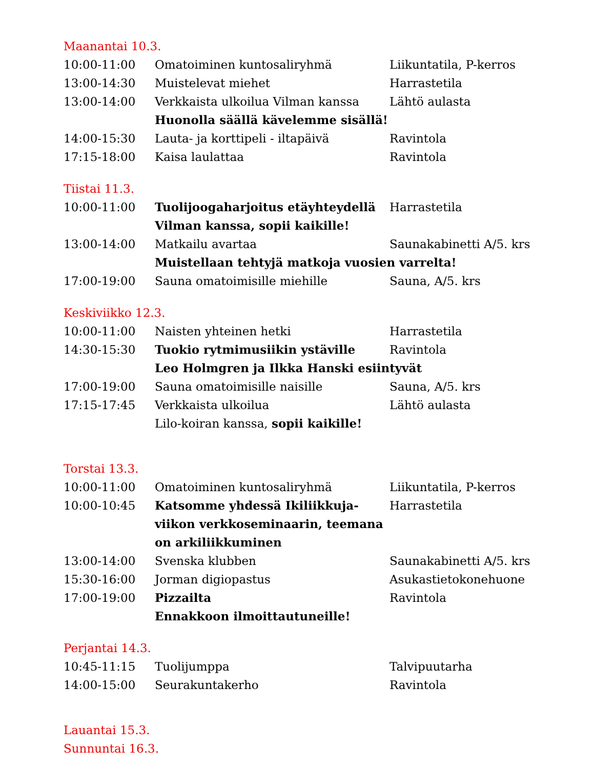Maanantai 10.3.
10:00-11:00 Omatoiminen kuntosaliryhmä Liikuntatila, P-kerros
13:00-14:30 Muistelevat miehet Harrastetila
13:00-14:00 Verkkaista ulkoilua Vilman kanssa Lähtö aulasta
Huonolla säällä kävelemme sisällä!
14:00-15:30 Lauta- ja korttipeli - iltapäivä Ravintola
17:15-18:00 Kaisa laulattaa Ravintola
Tiistai 11.3.
10:00-11:00 Tuolijoogaharjoitus etäyhteydellä Harrastetila
Vilman kanssa, sopii kaikille!
13:00-14:00 Matkailu avartaa Saunakabinetti A/5. krs
Muistellaan tehtyjä matkoja vuosien varrelta!
17:00-19:00 Sauna omatoimisille miehille Sauna, A/5. krs
Keskiviikko 12.3.
10:00-11:00 Naisten yhteinen hetki Harrastetila
14:30-15:30 Tuokio rytmimusiikin ystäville Ravintola
Leo Holmgren ja Ilkka Hanski esiintyvät
17:00-19:00 Sauna omatoimisille naisille Sauna, A/5. krs
17:15-17:45 Verkkaista ulkoilua Lähtö aulasta
Lilo-koiran kanssa, sopii kaikille!
Torstai 13.3.
10:00-11:00 Omatoiminen kuntosaliryhmä Liikuntatila, P-kerros
10:00-10:45 Katsomme yhdessä Ikiliikkuja- Harrastetila
viikon verkkoseminaarin, teemana
on arkiliikkuminen
13:00-14:00 Svenska klubben Saunakabinetti A/5. krs
15:30-16:00 Jorman digiopastus Asukastietokonehuone
17:00-19:00 Pizzailta Ravintola
Ennakkoon ilmoittautuneille!
Perjantai 14.3.
10:45-11:15 Tuolijumppa Talvipuutarha
14:00-15:00 Seurakuntakerho Ravintola
Lauantai 15.3.
Sunnuntai 16.3.